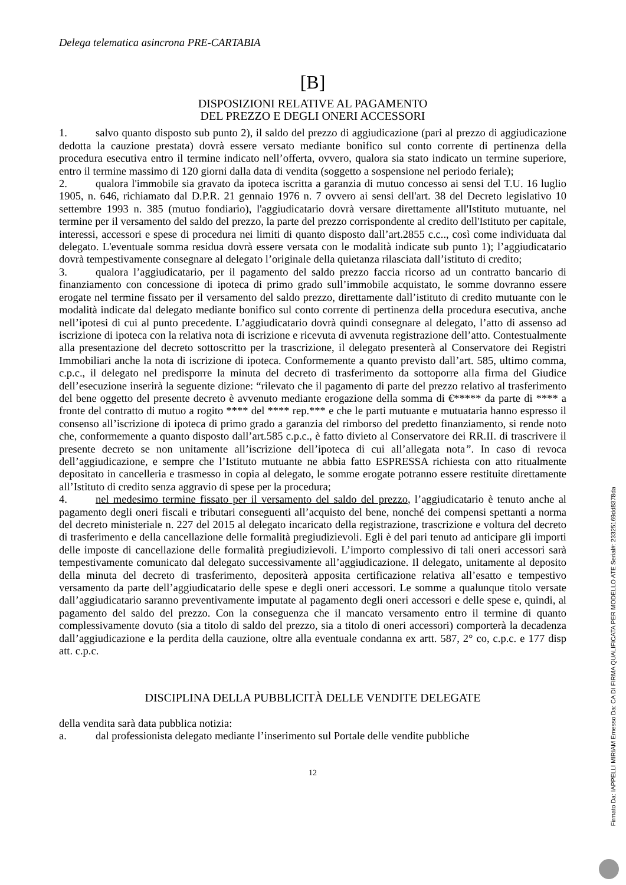Delega telematica asincrona PRE-CARTABIA
[B]
DISPOSIZIONI RELATIVE AL PAGAMENTO
DEL PREZZO E DEGLI ONERI ACCESSORI
1. salvo quanto disposto sub punto 2), il saldo del prezzo di aggiudicazione (pari al prezzo di aggiudicazione dedotta la cauzione prestata) dovrà essere versato mediante bonifico sul conto corrente di pertinenza della procedura esecutiva entro il termine indicato nell’offerta, ovvero, qualora sia stato indicato un termine superiore, entro il termine massimo di 120 giorni dalla data di vendita (soggetto a sospensione nel periodo feriale);
2. qualora l'immobile sia gravato da ipoteca iscritta a garanzia di mutuo concesso ai sensi del T.U. 16 luglio 1905, n. 646, richiamato dal D.P.R. 21 gennaio 1976 n. 7 ovvero ai sensi dell'art. 38 del Decreto legislativo 10 settembre 1993 n. 385 (mutuo fondiario), l'aggiudicatario dovrà versare direttamente all'Istituto mutuante, nel termine per il versamento del saldo del prezzo, la parte del prezzo corrispondente al credito dell'Istituto per capitale, interessi, accessori e spese di procedura nei limiti di quanto disposto dall’art.2855 c.c.., così come individuata dal delegato. L'eventuale somma residua dovrà essere versata con le modalità indicate sub punto 1); l’aggiudicatario dovrà tempestivamente consegnare al delegato l’originale della quietanza rilasciata dall’istituto di credito;
3. qualora l’aggiudicatario, per il pagamento del saldo prezzo faccia ricorso ad un contratto bancario di finanziamento con concessione di ipoteca di primo grado sull’immobile acquistato, le somme dovranno essere erogate nel termine fissato per il versamento del saldo prezzo, direttamente dall’istituto di credito mutuante con le modalità indicate dal delegato mediante bonifico sul conto corrente di pertinenza della procedura esecutiva, anche nell’ipotesi di cui al punto precedente. L’aggiudicatario dovrà quindi consegnare al delegato, l’atto di assenso ad iscrizione di ipoteca con la relativa nota di iscrizione e ricevuta di avvenuta registrazione dell’atto. Contestualmente alla presentazione del decreto sottoscritto per la trascrizione, il delegato presenterà al Conservatore dei Registri Immobiliari anche la nota di iscrizione di ipoteca. Conformemente a quanto previsto dall’art. 585, ultimo comma, c.p.c., il delegato nel predisporre la minuta del decreto di trasferimento da sottoporre alla firma del Giudice dell’esecuzione inserirà la seguente dizione: “rilevato che il pagamento di parte del prezzo relativo al trasferimento del bene oggetto del presente decreto è avvenuto mediante erogazione della somma di €***** da parte di **** a fronte del contratto di mutuo a rogito **** del **** rep.*** e che le parti mutuante e mutuataria hanno espresso il consenso all’iscrizione di ipoteca di primo grado a garanzia del rimborso del predetto finanziamento, si rende noto che, conformemente a quanto disposto dall’art.585 c.p.c., è fatto divieto al Conservatore dei RR.II. di trascrivere il presente decreto se non unitamente all’iscrizione dell’ipoteca di cui all’allegata nota”. In caso di revoca dell’aggiudicazione, e sempre che l’Istituto mutuante ne abbia fatto ESPRESSA richiesta con atto ritualmente depositato in cancelleria e trasmesso in copia al delegato, le somme erogate potranno essere restituite direttamente all’Istituto di credito senza aggravio di spese per la procedura;
4. nel medesimo termine fissato per il versamento del saldo del prezzo, l’aggiudicatario è tenuto anche al pagamento degli oneri fiscali e tributari conseguenti all’acquisto del bene, nonché dei compensi spettanti a norma del decreto ministeriale n. 227 del 2015 al delegato incaricato della registrazione, trascrizione e voltura del decreto di trasferimento e della cancellazione delle formalità pregiudizievoli. Egli è del pari tenuto ad anticipare gli importi delle imposte di cancellazione delle formalità pregiudizievoli. L’importo complessivo di tali oneri accessori sarà tempestivamente comunicato dal delegato successivamente all’aggiudicazione. Il delegato, unitamente al deposito della minuta del decreto di trasferimento, depositerà apposita certificazione relativa all’esatto e tempestivo versamento da parte dell’aggiudicatario delle spese e degli oneri accessori. Le somme a qualunque titolo versate dall’aggiudicatario saranno preventivamente imputate al pagamento degli oneri accessori e delle spese e, quindi, al pagamento del saldo del prezzo. Con la conseguenza che il mancato versamento entro il termine di quanto complessivamente dovuto (sia a titolo di saldo del prezzo, sia a titolo di oneri accessori) comporterà la decadenza dall’aggiudicazione e la perdita della cauzione, oltre alla eventuale condanna ex artt. 587, 2° co, c.p.c. e 177 disp att. c.p.c.
DISCIPLINA DELLA PUBBLICITÀ DELLE VENDITE DELEGATE
della vendita sarà data pubblica notizia:
a. dal professionista delegato mediante l’inserimento sul Portale delle vendite pubbliche
12
Firmato Da: IAPPELLI MIRIAM Emesso Da: CA DI FIRMA QUALIFICATA PER MODELLO ATE Serial#: 23325169dd8378da